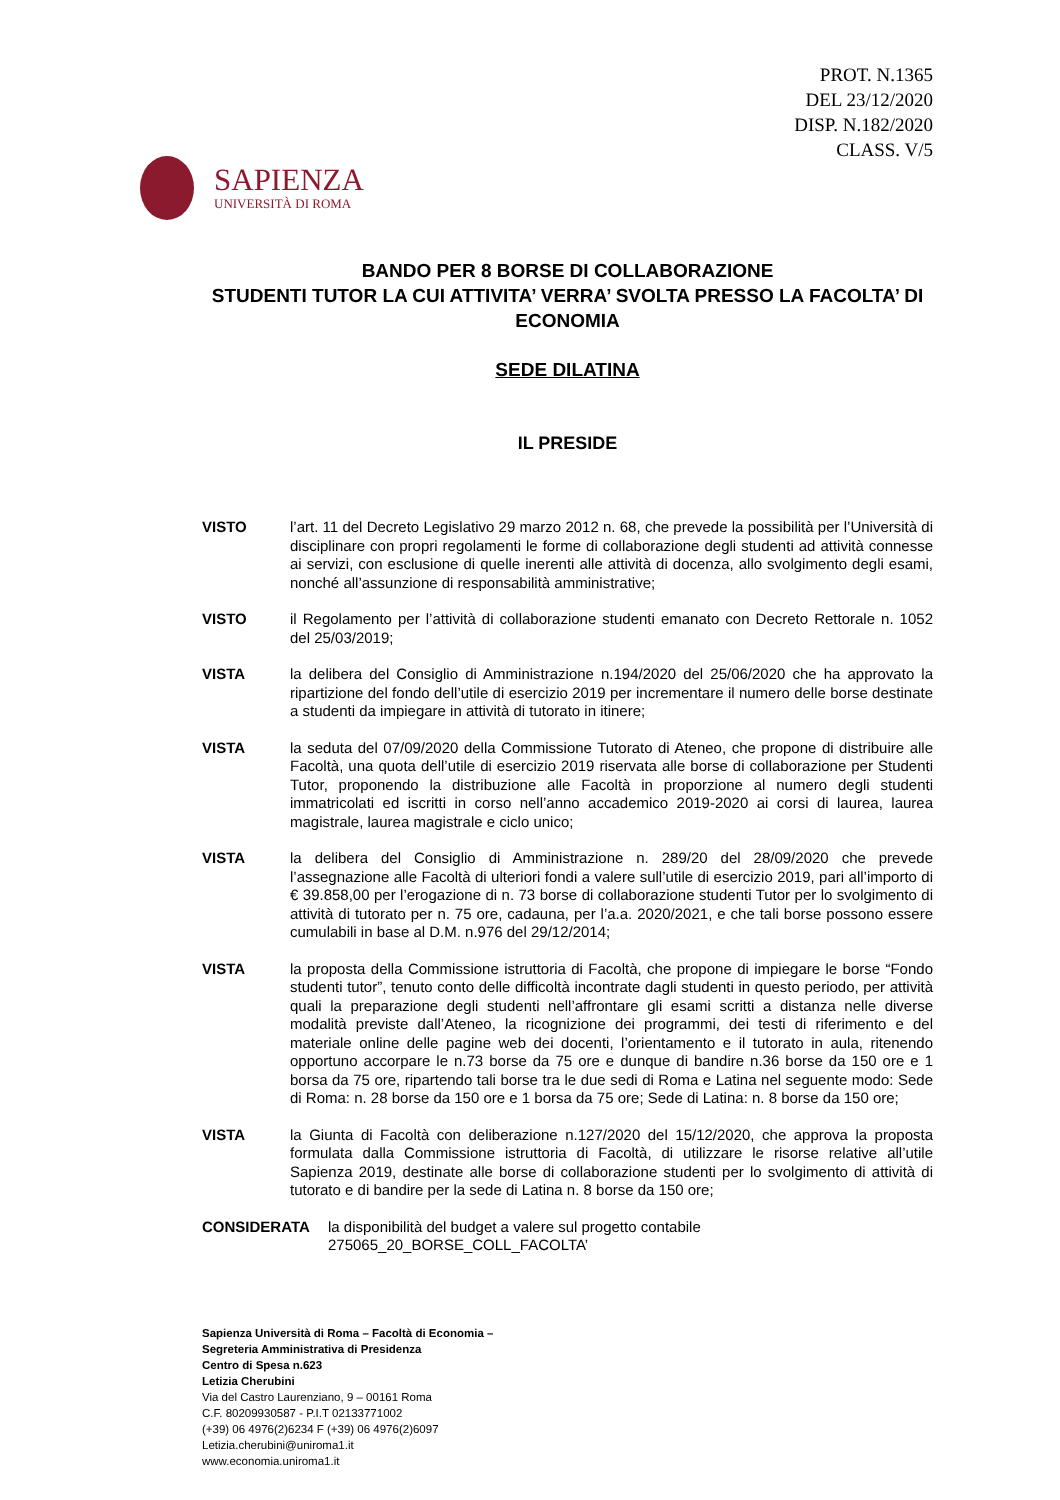PROT. N.1365
DEL 23/12/2020
DISP. N.182/2020
CLASS. V/5
SAPIENZA
UNIVERSITÀ DI ROMA
BANDO PER 8 BORSE DI COLLABORAZIONE
STUDENTI TUTOR LA CUI ATTIVITA’ VERRA’ SVOLTA PRESSO LA FACOLTA’ DI ECONOMIA
SEDE DILATINA
IL PRESIDE
VISTO l’art. 11 del Decreto Legislativo 29 marzo 2012 n. 68, che prevede la possibilità per l’Università di disciplinare con propri regolamenti le forme di collaborazione degli studenti ad attività connesse ai servizi, con esclusione di quelle inerenti alle attività di docenza, allo svolgimento degli esami, nonché all’assunzione di responsabilità amministrative;
VISTO il Regolamento per l’attività di collaborazione studenti emanato con Decreto Rettorale n. 1052 del 25/03/2019;
VISTA la delibera del Consiglio di Amministrazione n.194/2020 del 25/06/2020 che ha approvato la ripartizione del fondo dell’utile di esercizio 2019 per incrementare il numero delle borse destinate a studenti da impiegare in attività di tutorato in itinere;
VISTA la seduta del 07/09/2020 della Commissione Tutorato di Ateneo, che propone di distribuire alle Facoltà, una quota dell’utile di esercizio 2019 riservata alle borse di collaborazione per Studenti Tutor, proponendo la distribuzione alle Facoltà in proporzione al numero degli studenti immatricolati ed iscritti in corso nell’anno accademico 2019-2020 ai corsi di laurea, laurea magistrale, laurea magistrale e ciclo unico;
VISTA la delibera del Consiglio di Amministrazione n. 289/20 del 28/09/2020 che prevede l’assegnazione alle Facoltà di ulteriori fondi a valere sull’utile di esercizio 2019, pari all’importo di € 39.858,00 per l’erogazione di n. 73 borse di collaborazione studenti Tutor per lo svolgimento di attività di tutorato per n. 75 ore, cadauna, per l’a.a. 2020/2021, e che tali borse possono essere cumulabili in base al D.M. n.976 del 29/12/2014;
VISTA la proposta della Commissione istruttoria di Facoltà, che propone di impiegare le borse “Fondo studenti tutor”, tenuto conto delle difficoltà incontrate dagli studenti in questo periodo, per attività quali la preparazione degli studenti nell’affrontare gli esami scritti a distanza nelle diverse modalità previste dall’Ateneo, la ricognizione dei programmi, dei testi di riferimento e del materiale online delle pagine web dei docenti, l’orientamento e il tutorato in aula, ritenendo opportuno accorpare le n.73 borse da 75 ore e dunque di bandire n.36 borse da 150 ore e 1 borsa da 75 ore, ripartendo tali borse tra le due sedi di Roma e Latina nel seguente modo: Sede di Roma: n. 28 borse da 150 ore e 1 borsa da 75 ore; Sede di Latina: n. 8 borse da 150 ore;
VISTA la Giunta di Facoltà con deliberazione n.127/2020 del 15/12/2020, che approva la proposta formulata dalla Commissione istruttoria di Facoltà, di utilizzare le risorse relative all’utile Sapienza 2019, destinate alle borse di collaborazione studenti per lo svolgimento di attività di tutorato e di bandire per la sede di Latina n. 8 borse da 150 ore;
CONSIDERATA la disponibilità del budget a valere sul progetto contabile 275065_20_BORSE_COLL_FACOLTA’
Sapienza Università di Roma – Facoltà di Economia –
Segreteria Amministrativa di Presidenza
Centro di Spesa n.623
Letizia Cherubini
Via del Castro Laurenziano, 9 – 00161 Roma
C.F. 80209930587 - P.I.T 02133771002
(+39) 06 4976(2)6234 F (+39) 06 4976(2)6097
Letizia.cherubini@uniroma1.it
www.economia.uniroma1.it